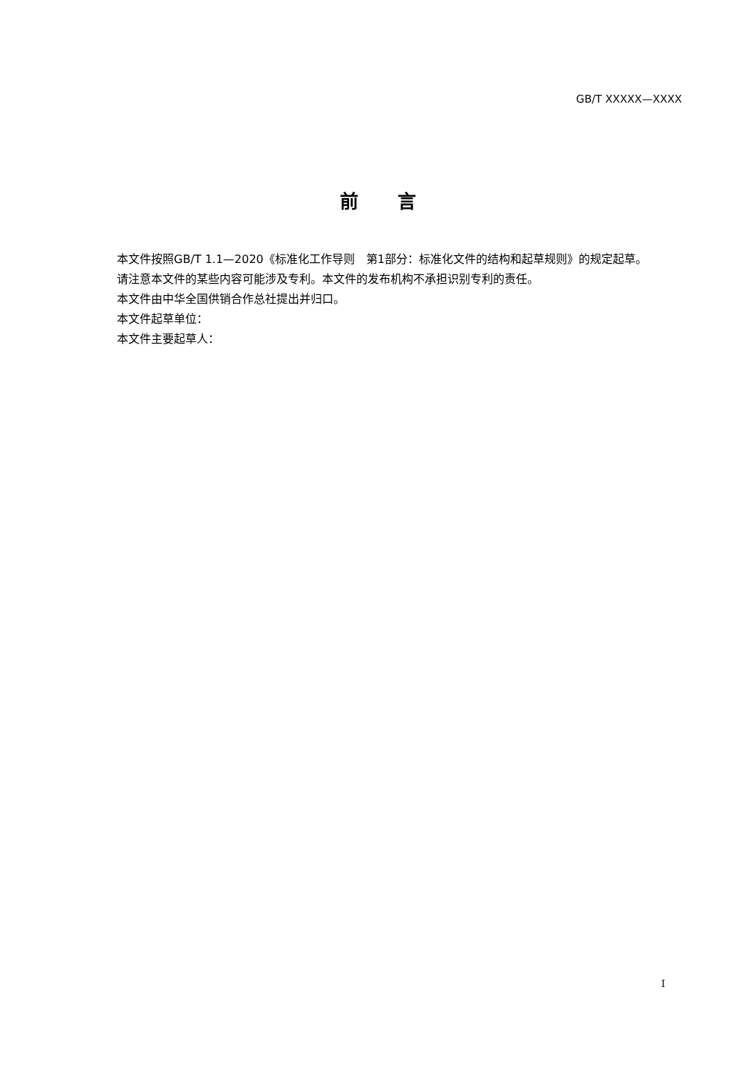GB/T XXXXX—XXXX
前 言
本文件按照GB/T 1.1—2020《标准化工作导则　第1部分：标准化文件的结构和起草规则》的规定起草。
请注意本文件的某些内容可能涉及专利。本文件的发布机构不承担识别专利的责任。
本文件由中华全国供销合作总社提出并归口。
本文件起草单位：
本文件主要起草人：
I